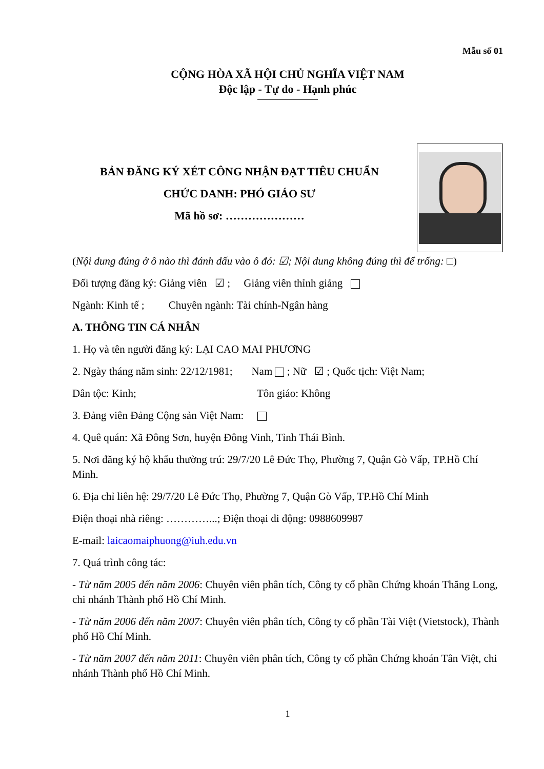Mẫu số 01
CỘNG HÒA XÃ HỘI CHỦ NGHĨA VIỆT NAM
Độc lập - Tự do - Hạnh phúc
BẢN ĐĂNG KÝ XÉT CÔNG NHẬN ĐẠT TIÊU CHUẨN
CHỨC DANH: PHÓ GIÁO SƯ
Mã hồ sơ: …………………
(Nội dung đúng ở ô nào thì đánh dấu vào ô đó: ☑; Nội dung không đúng thì để trống: □)
Đối tượng đăng ký: Giảng viên ☑ ; Giảng viên thỉnh giảng
Ngành: Kinh tế ; Chuyên ngành: Tài chính-Ngân hàng
A. THÔNG TIN CÁ NHÂN
1. Họ và tên người đăng ký: LẠI CAO MAI PHƯƠNG
2. Ngày tháng năm sinh: 22/12/1981; Nam ; Nữ ☑ ; Quốc tịch: Việt Nam;
Dân tộc: Kinh; Tôn giáo: Không
3. Đảng viên Đảng Cộng sản Việt Nam:
4. Quê quán: Xã Đông Sơn, huyện Đông Vinh, Tỉnh Thái Bình.
5. Nơi đăng ký hộ khẩu thường trú: 29/7/20 Lê Đức Thọ, Phường 7, Quận Gò Vấp, TP.Hồ Chí Minh.
6. Địa chỉ liên hệ: 29/7/20 Lê Đức Thọ, Phường 7, Quận Gò Vấp, TP.Hồ Chí Minh
Điện thoại nhà riêng: …………...; Điện thoại di động: 0988609987
E-mail: laicaomaiphuong@iuh.edu.vn
7. Quá trình công tác:
- Từ năm 2005 đến năm 2006: Chuyên viên phân tích, Công ty cổ phần Chứng khoán Thăng Long, chi nhánh Thành phố Hồ Chí Minh.
- Từ năm 2006 đến năm 2007: Chuyên viên phân tích, Công ty cổ phần Tài Việt (Vietstock), Thành phố Hồ Chí Minh.
- Từ năm 2007 đến năm 2011: Chuyên viên phân tích, Công ty cổ phần Chứng khoán Tân Việt, chi nhánh Thành phố Hồ Chí Minh.
1